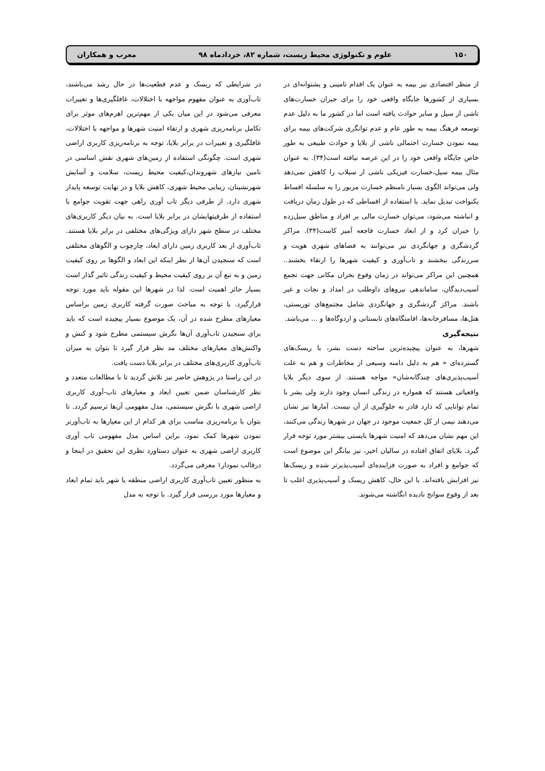۱۵۰ علوم و تکنولوژی محیط زیست، شماره ۸۲، خردادماه ۹۸ معرب و همکاران
از منظر اقتصادی نیز بیمه به عنوان یک اقدام تامینی و پشتوانه‌ای در بسیاری از کشورها جایگاه واقعی خود را برای جبران خسارت‌های ناشی از سیل و سایر حوادث یافته است اما در کشور ما به دلیل عدم توسعه فرهنگ بیمه به طور عام و عدم توانگری شرکت‌های بیمه برای بیمه نمودن خسارت احتمالی ناشی از بلایا و حوادث طبیعی به طور خاص جایگاه واقعی خود را در این عرصه نیافته است(۳۴). به عنوان مثال بیمه سیل،خسارت فیزیکی ناشی از سیلاب را کاهش نمی‌دهد ولی می‌تواند الگوی بسیار نامنظم خسارت مزبور را به سلسله اقساط یکنواخت تبدیل نماید. با استفاده از اقساطی که در طول زمان دریافت و انباشته می‌شود، می‌توان خسارت مالی بر افراد و مناطق سیل‌زده را جبران کرد و از ابعاد خسارت فاجعه آمیز کاست(۳۴). مراکز گردشگری و جهانگردی نیز می‌توانند به فضاهای شهری هویت و سرزندگی ببخشند و تاب‌آوری و کیفیت شهرها را ارتقاء بخشند.. همچنین این مراکز می‌تواند در زمان وقوع بحران مکانی جهت تجمع آسیب‌دیدگان، ساماندهی نیروهای داوطلب در امداد و نجات و غیر باشند. مراکز گردشگری و جهانگردی شامل مجتمع‌های توریستی، هتل‌ها، مسافرخانه‌ها، اقامتگاه‌های تابستانی و اردوگاه‌ها و ... می‌باشد.
نتیجه‌گیری
شهرها، به عنوان پیچیده‌ترین ساخته دست بشر، با ریسک‌های گسترده‌ای « هم به دلیل دامنه وسیعی از مخاطرات و هم به علت آسیب‌پذیری‌های چندگانه‌شان» مواجه هستند. از سوی دیگر بلایا واقعیاتی هستند که همواره در زندگی انسان وجود دارند ولی بشر با تمام توانایی که دارد قادر به جلوگیری از آن نیست. آمارها نیز نشان می‌دهند نیمی از کل جمعیت موجود در جهان در شهرها زندگی می‌کنند، این مهم نشان می‌دهد که امنیت شهرها بایستی بیشتر مورد توجه قرار گیرد. بلایای اتفاق افتاده در سالیان اخیر، نیز بیانگر این موضوع است که جوامع و افراد به صورت فزاینده‌ای آسیب‌پذیرتر شده و ریسک‌ها نیز افزایش یافته‌اند. با این حال، کاهش ریسک و آسیب‌پذیری اغلب تا بعد از وقوع سوانح نادیده انگاشته می‌شوند.
در شرایطی که ریسک و عدم قطعیت‌ها در حال رشد می‌باشند، تاب‌آوری به عنوان مفهوم مواجهه با اختلالات، غافلگیری‌ها و تغییرات معرفی می‌شود در این میان یکی از مهم‌ترین اهرم‌های موثر برای تکامل برنامه‌ریزی شهری و ارتقاء امنیت شهرها و مواجهه با اختلالات، غافلگیری و تغییرات در برابر بلایا، توجه به برنامه‌ریزی کاربری اراضی شهری است. چگونگی استفاده از زمین‌های شهری نقش اساسی در تامین نیازهای شهروندان،کیفیت محیط زیست، سلامت و آسایش شهرنشینان، زیبایی محیط شهری، کاهش بلایا و در نهایت توسعه پایدار شهری دارد. از طرفی دیگر تاب آوری راهی جهت تقویت جوامع با استفاده از ظرفیتهایشان در برابر بلایا است. به بیان دیگر کاربری‌های مختلف در سطح شهر دارای ویژگی‌های مختلفی در برابر بلایا هستند. تاب‌آوری از بعد کاربری زمین دارای ابعاد، چارچوب و الگوهای مختلفی است که سنجیدن آن‌ها از نظر اینکه این ابعاد و الگوها بر روی کیفیت زمین و به تبع آن بر روی کیفیت محیط و کیفیت زندگی تاثیر گذار است بسیار حائز اهمیت است. لذا در شهرها این مقوله باید مورد توجه قرارگیرد. با توجه به مباحث صورت گرفته کاربری زمین براساس معیارهای مطرح شده در آن، یک موضوع بسیار پیچیده است که باید برای سنجیدن تاب‌آوری آن‌ها نگرش سیستمی مطرح شود و کنش و واکنش‌های معیارهای مختلف مد نظر قرار گیرد تا بتوان به میزان تاب‌آوری کاربری‌های مختلف در برابر بلایا دست یافت.
در این راستا در پژوهش حاضر نیز تلاش گردید تا با مطالعات متعدد و نظر کارشناسان ضمن تعیین ابعاد و معیارهای تاب-آوری کاربری اراضی شهری با نگرش سیستمی، مدل مفهومی آن‌ها ترسیم گردد. تا بتوان با برنامه‌ریزی مناسب برای هر کدام از این معیارها به تاب‌آورتر نمودن شهرها کمک نمود. براین اساس مدل مفهومی تاب آوری کاربری اراضی شهری به عنوان دستاورد نظری این تحقیق در اینجا و درقالب نمودار۱ معرفی می‌گردد.
به منظور تعیین تاب‌آوری کاربری اراضی منطقه یا شهر باید تمام ابعاد و معیارها مورد بررسی قرار گیرد. با توجه به مدل